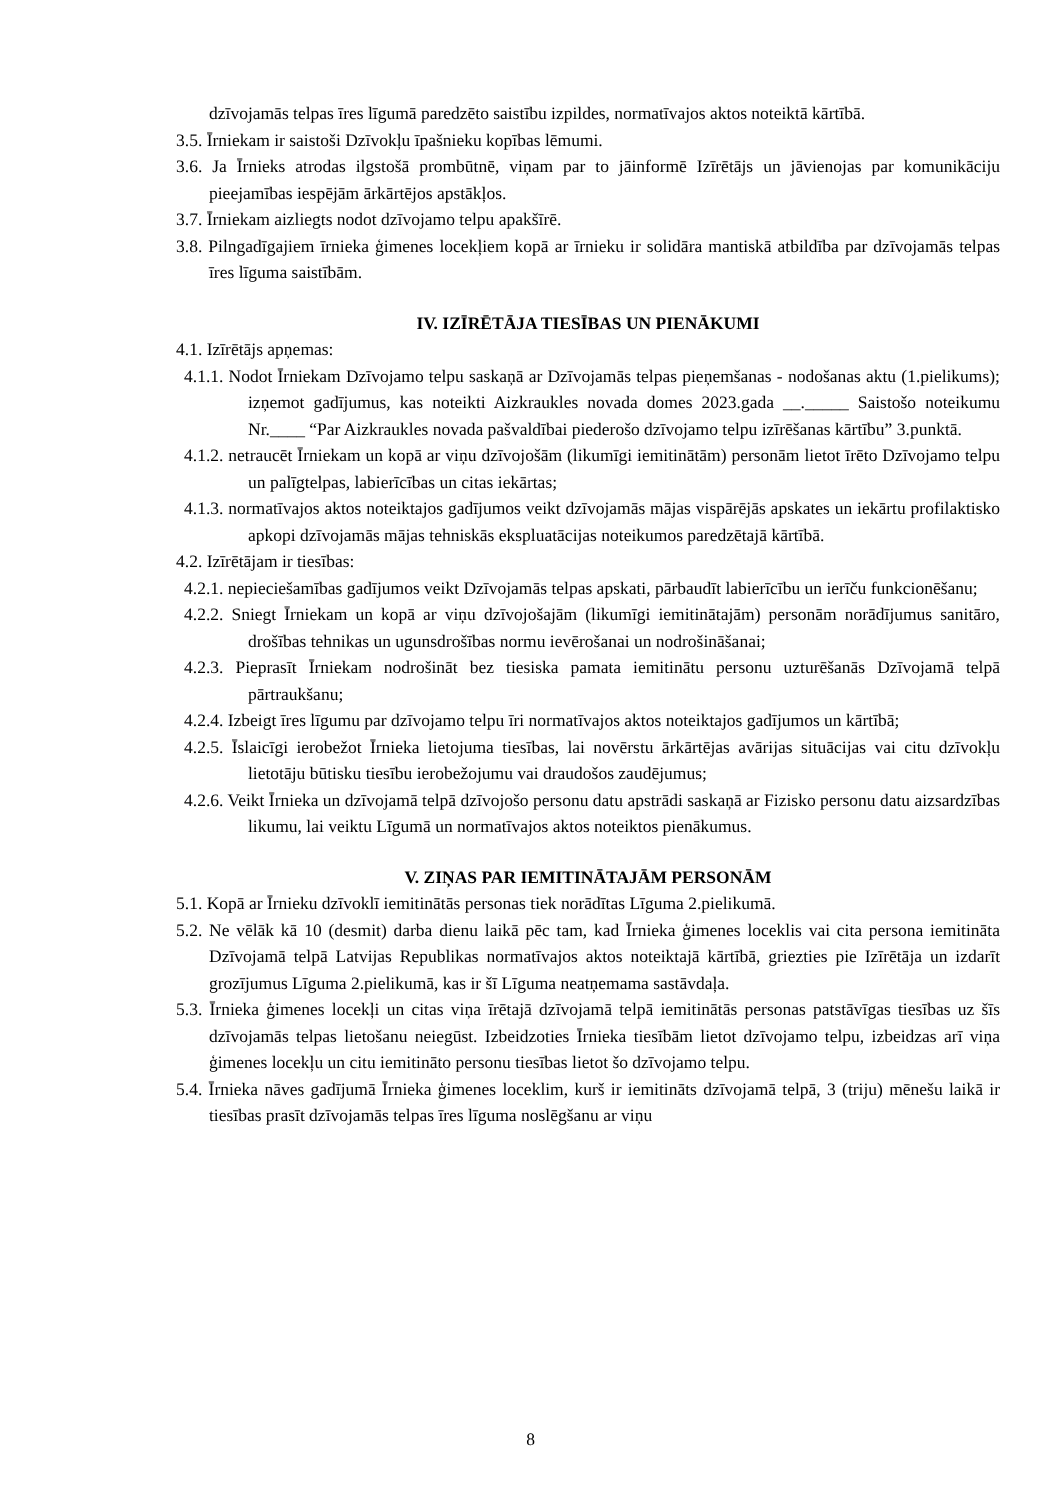dzīvojamās telpas īres līgumā paredzēto saistību izpildes, normatīvajos aktos noteiktā kārtībā.
3.5. Īrniekam ir saistoši Dzīvokļu īpašnieku kopības lēmumi.
3.6. Ja Īrnieks atrodas ilgstošā prombūtnē, viņam par to jāinformē Izīrētājs un jāvienojas par komunikāciju pieejamības iespējām ārkārtējos apstākļos.
3.7. Īrniekam aizliegts nodot dzīvojamo telpu apakšīrē.
3.8. Pilngadīgajiem īrnieka ģimenes locekļiem kopā ar īrnieku ir solidāra mantiskā atbildība par dzīvojamās telpas īres līguma saistībām.
IV. IZĪRĒTĀJA TIESĪBAS UN PIENĀKUMI
4.1. Izīrētājs apņemas:
4.1.1. Nodot Īrniekam Dzīvojamo telpu saskaņā ar Dzīvojamās telpas pieņemšanas - nodošanas aktu (1.pielikums); izņemot gadījumus, kas noteikti Aizkraukles novada domes 2023.gada __._____ Saistošo noteikumu Nr.____ “Par Aizkraukles novada pašvaldībai piederošo dzīvojamo telpu izīrēšanas kārtību” 3.punktā.
4.1.2. netraucēt Īrniekam un kopā ar viņu dzīvojošām (likumīgi iemitinātām) personām lietot īrēto Dzīvojamo telpu un palīgtelpas, labierīcības un citas iekārtas;
4.1.3. normatīvajos aktos noteiktajos gadījumos veikt dzīvojamās mājas vispārējās apskates un iekārtu profilaktisko apkopi dzīvojamās mājas tehniskās ekspluatācijas noteikumos paredzētajā kārtībā.
4.2. Izīrētājam ir tiesības:
4.2.1. nepieciešamības gadījumos veikt Dzīvojamās telpas apskati, pārbaudīt labierīcību un ierīču funkcionēšanu;
4.2.2. Sniegt Īrniekam un kopā ar viņu dzīvojošajām (likumīgi iemitinātajām) personām norādījumus sanitāro, drošības tehnikas un ugunsdrošības normu ievērošanai un nodrošināšanai;
4.2.3. Pieprasīt Īrniekam nodrošināt bez tiesiska pamata iemitinātu personu uzturēšanās Dzīvojamā telpā pārtraukšanu;
4.2.4. Izbeigt īres līgumu par dzīvojamo telpu īri normatīvajos aktos noteiktajos gadījumos un kārtībā;
4.2.5. Īslaicīgi ierobežot Īrnieka lietojuma tiesības, lai novērstu ārkārtējas avārijas situācijas vai citu dzīvokļu lietotāju būtisku tiesību ierobežojumu vai draudošos zaudējumus;
4.2.6. Veikt Īrnieka un dzīvojamā telpā dzīvojošo personu datu apstrādi saskaņā ar Fizisko personu datu aizsardzības likumu, lai veiktu Līgumā un normatīvajos aktos noteiktos pienākumus.
V. ZIŅAS PAR IEMITINĀTAJĀM PERSONĀM
5.1. Kopā ar Īrnieku dzīvoklī iemitinātās personas tiek norādītas Līguma 2.pielikumā.
5.2. Ne vēlāk kā 10 (desmit) darba dienu laikā pēc tam, kad Īrnieka ģimenes loceklis vai cita persona iemitināta Dzīvojamā telpā Latvijas Republikas normatīvajos aktos noteiktajā kārtībā, griezties pie Izīrētāja un izdarīt grozījumus Līguma 2.pielikumā, kas ir šī Līguma neatņemama sastāvdaļa.
5.3. Īrnieka ģimenes locekļi un citas viņa īrētajā dzīvojamā telpā iemitinātās personas patstāvīgas tiesības uz šīs dzīvojamās telpas lietošanu neiegūst. Izbeidzoties Īrnieka tiesībām lietot dzīvojamo telpu, izbeidzas arī viņa ģimenes locekļu un citu iemitināto personu tiesības lietot šo dzīvojamo telpu.
5.4. Īrnieka nāves gadījumā Īrnieka ģimenes loceklim, kurš ir iemitināts dzīvojamā telpā, 3 (triju) mēnešu laikā ir tiesības prasīt dzīvojamās telpas īres līguma noslēgšanu ar viņu
8